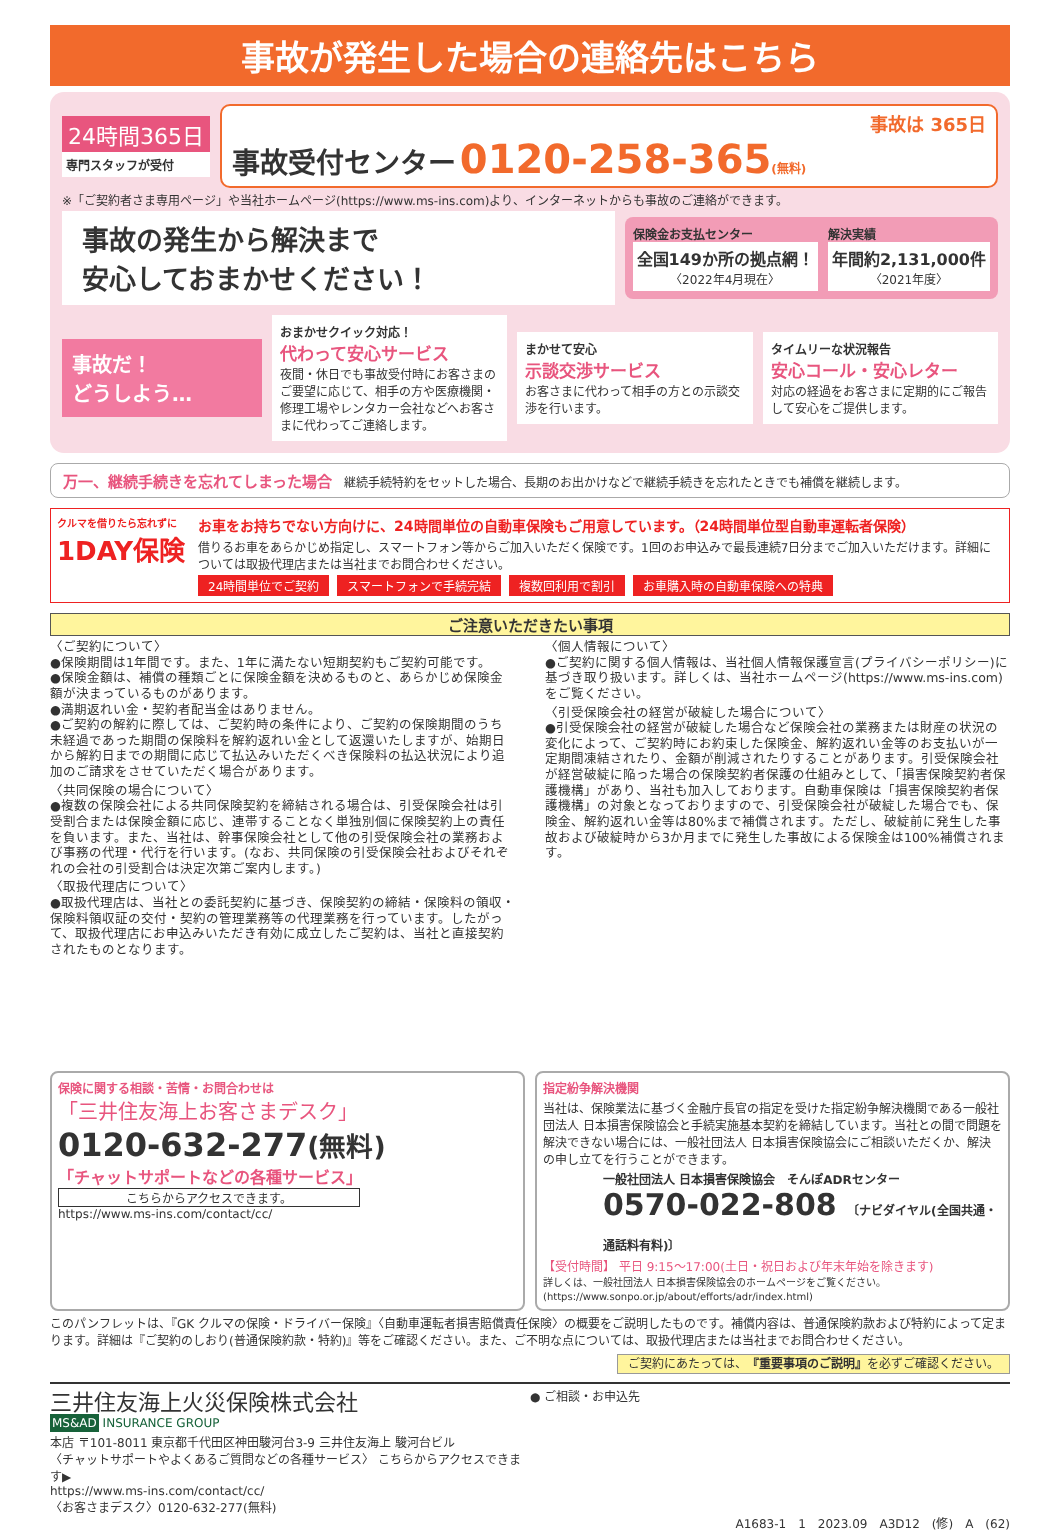事故が発生した場合の連絡先はこちら
24時間365日
専門スタッフが受付
事故は 365日
事故受付センター 0120-258-365(無料)
※「ご契約者さま専用ページ」や当社ホームページ(https://www.ms-ins.com)より、インターネットからも事故のご連絡ができます。
事故の発生から解決まで
安心しておまかせください！
保険金お支払センター
全国149か所の拠点網！
〈2022年4月現在〉
解決実績
年間約2,131,000件
〈2021年度〉
事故だ！
どうしよう…
おまかせクイック対応！
代わって安心サービス
夜間・休日でも事故受付時にお客さまのご要望に応じて、相手の方や医療機関・修理工場やレンタカー会社などへお客さまに代わってご連絡します。
まかせて安心
示談交渉サービス
お客さまに代わって相手の方との示談交渉を行います。
タイムリーな状況報告
安心コール・安心レター
対応の経過をお客さまに定期的にご報告して安心をご提供します。
万一、継続手続きを忘れてしまった場合　継続手続特約をセットした場合、長期のお出かけなどで継続手続きを忘れたときでも補償を継続します。
クルマを借りたら忘れずに
1DAY保険
お車をお持ちでない方向けに、24時間単位の自動車保険もご用意しています。（24時間単位型自動車運転者保険）
借りるお車をあらかじめ指定し、スマートフォン等からご加入いただく保険です。1回のお申込みで最長連続7日分までご加入いただけます。詳細については取扱代理店または当社までお問合わせください。
24時間単位でご契約 スマートフォンで手続完結 複数回利用で割引 お車購入時の自動車保険への特典
ご注意いただきたい事項
〈ご契約について〉
●保険期間は1年間です。また、1年に満たない短期契約もご契約可能です。
●保険金額は、補償の種類ごとに保険金額を決めるものと、あらかじめ保険金額が決まっているものがあります。
●満期返れい金・契約者配当金はありません。
●ご契約の解約に際しては、ご契約時の条件により、ご契約の保険期間のうち未経過であった期間の保険料を解約返れい金として返還いたしますが、始期日から解約日までの期間に応じて払込みいただくべき保険料の払込状況により追加のご請求をさせていただく場合があります。
〈共同保険の場合について〉
●複数の保険会社による共同保険契約を締結される場合は、引受保険会社は引受割合または保険金額に応じ、連帯することなく単独別個に保険契約上の責任を負います。また、当社は、幹事保険会社として他の引受保険会社の業務および事務の代理・代行を行います。(なお、共同保険の引受保険会社およびそれぞれの会社の引受割合は決定次第ご案内します。)
〈取扱代理店について〉
●取扱代理店は、当社との委託契約に基づき、保険契約の締結・保険料の領収・保険料領収証の交付・契約の管理業務等の代理業務を行っています。したがって、取扱代理店にお申込みいただき有効に成立したご契約は、当社と直接契約されたものとなります。
〈個人情報について〉
●ご契約に関する個人情報は、当社個人情報保護宣言(プライバシーポリシー)に基づき取り扱います。詳しくは、当社ホームページ(https://www.ms-ins.com)をご覧ください。
〈引受保険会社の経営が破綻した場合について〉
●引受保険会社の経営が破綻した場合など保険会社の業務または財産の状況の変化によって、ご契約時にお約束した保険金、解約返れい金等のお支払いが一定期間凍結されたり、金額が削減されたりすることがあります。引受保険会社が経営破綻に陥った場合の保険契約者保護の仕組みとして、「損害保険契約者保護機構」があり、当社も加入しております。自動車保険は「損害保険契約者保護機構」の対象となっておりますので、引受保険会社が破綻した場合でも、保険金、解約返れい金等は80%まで補償されます。ただし、破綻前に発生した事故および破綻時から3か月までに発生した事故による保険金は100%補償されます。
保険に関する相談・苦情・お問合わせは
「三井住友海上お客さまデスク」
0120-632-277(無料)
「チャットサポートなどの各種サービス」
こちらからアクセスできます。
https://www.ms-ins.com/contact/cc/
指定紛争解決機関
当社は、保険業法に基づく金融庁長官の指定を受けた指定紛争解決機関である一般社団法人 日本損害保険協会と手続実施基本契約を締結しています。当社との間で問題を解決できない場合には、一般社団法人 日本損害保険協会にご相談いただくか、解決の申し立てを行うことができます。
一般社団法人 日本損害保険協会　そんぽADRセンター
0570-022-808 〔ナビダイヤル(全国共通・通話料有料)〕
【受付時間】 平日 9:15～17:00(土日・祝日および年末年始を除きます)
詳しくは、一般社団法人 日本損害保険協会のホームページをご覧ください。(https://www.sonpo.or.jp/about/efforts/adr/index.html)
このパンフレットは、『GK クルマの保険・ドライバー保険』〈自動車運転者損害賠償責任保険〉の概要をご説明したものです。補償内容は、普通保険約款および特約によって定まります。詳細は『ご契約のしおり(普通保険約款・特約)』等をご確認ください。また、ご不明な点については、取扱代理店または当社までお問合わせください。
ご契約にあたっては、『重要事項のご説明』を必ずご確認ください。
三井住友海上火災保険株式会社
MS&AD INSURANCE GROUP
本店 〒101-8011 東京都千代田区神田駿河台3-9 三井住友海上 駿河台ビル
〈チャットサポートやよくあるご質問などの各種サービス〉 こちらからアクセスできます▶
https://www.ms-ins.com/contact/cc/
〈お客さまデスク〉0120-632-277(無料)
● ご相談・お申込先
A1683-1　1　2023.09　A3D12　(修)　A　(62)